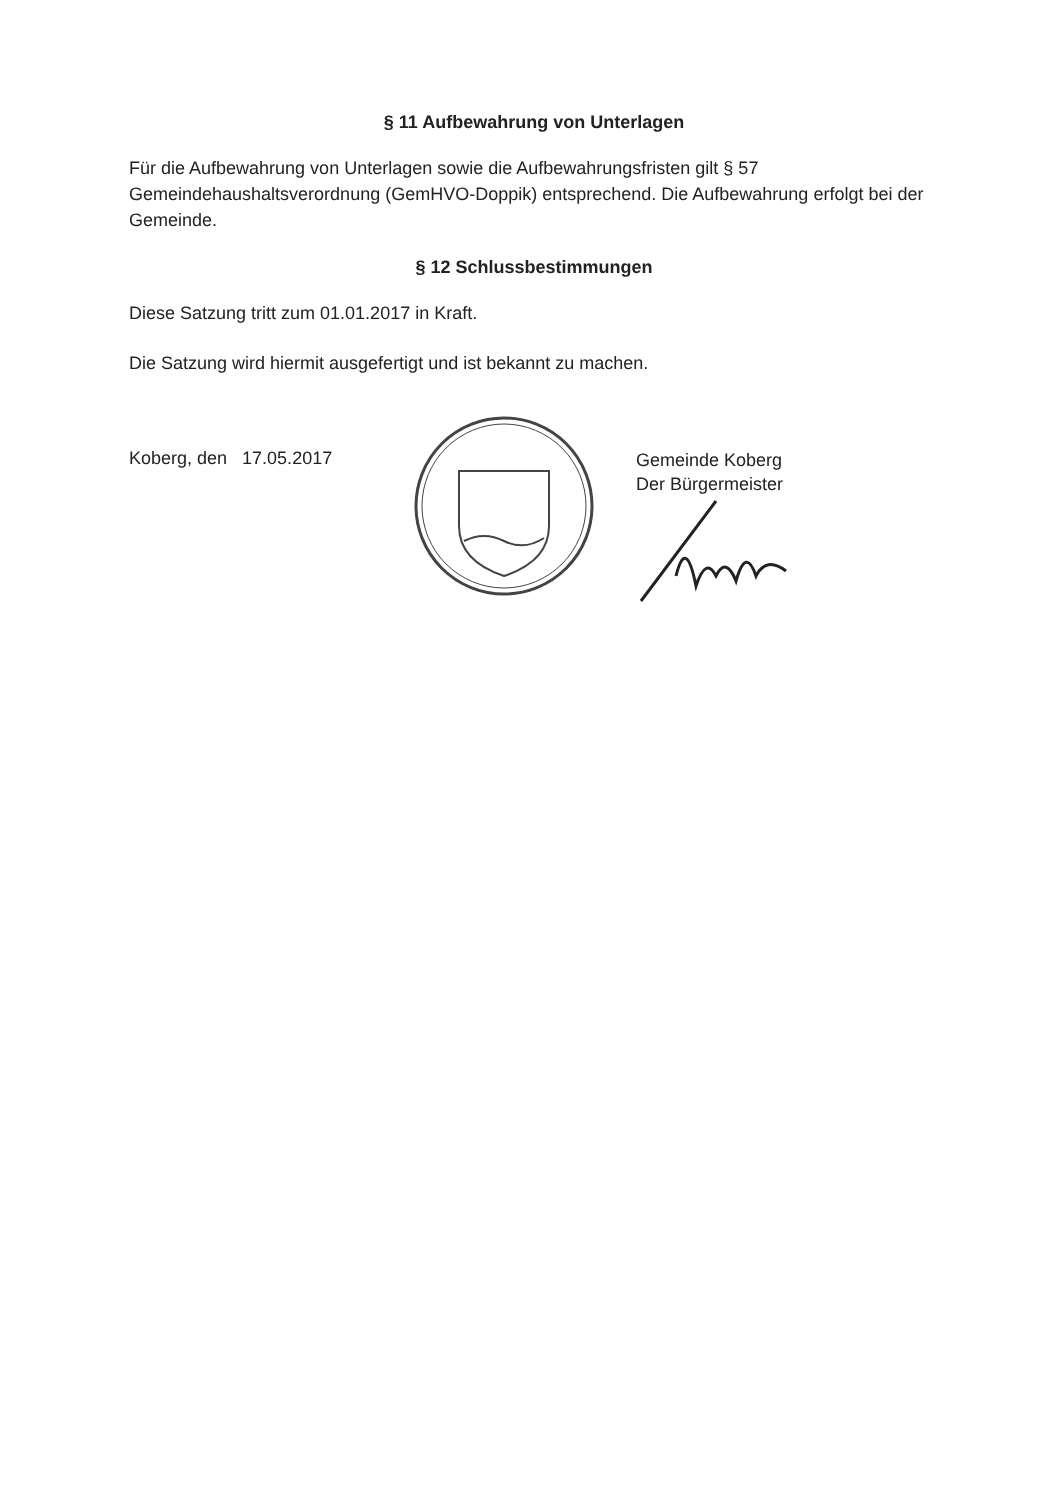§ 11 Aufbewahrung von Unterlagen
Für die Aufbewahrung von Unterlagen sowie die Aufbewahrungsfristen gilt § 57 Gemeindehaushaltsverordnung (GemHVO-Doppik) entsprechend. Die Aufbewahrung erfolgt bei der Gemeinde.
§ 12 Schlussbestimmungen
Diese Satzung tritt zum 01.01.2017 in Kraft.
Die Satzung wird hiermit ausgefertigt und ist bekannt zu machen.
Koberg, den 17.05.2017
Gemeinde Koberg
Der Bürgermeister